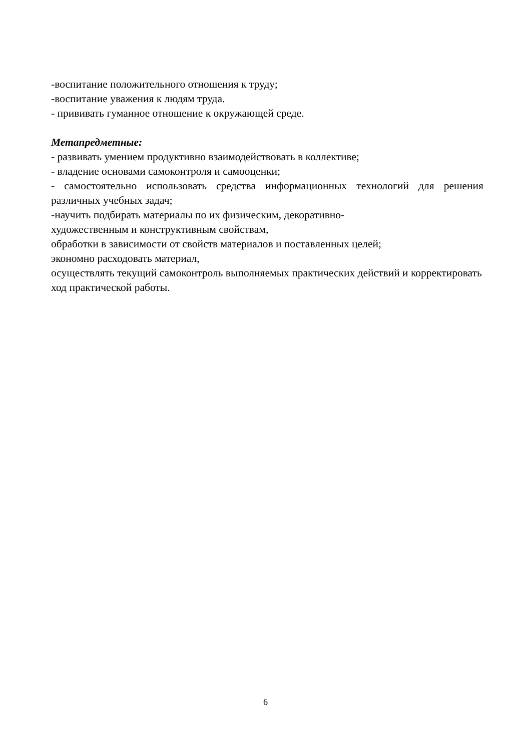-воспитание положительного отношения к труду;
-воспитание уважения к людям труда.
- прививать гуманное отношение к окружающей среде.
Метапредметные:
- развивать умением продуктивно взаимодействовать в коллективе;
- владение основами самоконтроля и самооценки;
- самостоятельно использовать средства информационных технологий для решения различных учебных задач;
-научить подбирать материалы по их физическим, декоративно-
художественным и конструктивным свойствам,
обработки в зависимости от свойств материалов и поставленных целей;
экономно расходовать материал,
осуществлять текущий самоконтроль выполняемых практических действий и корректировать ход практической работы.
6